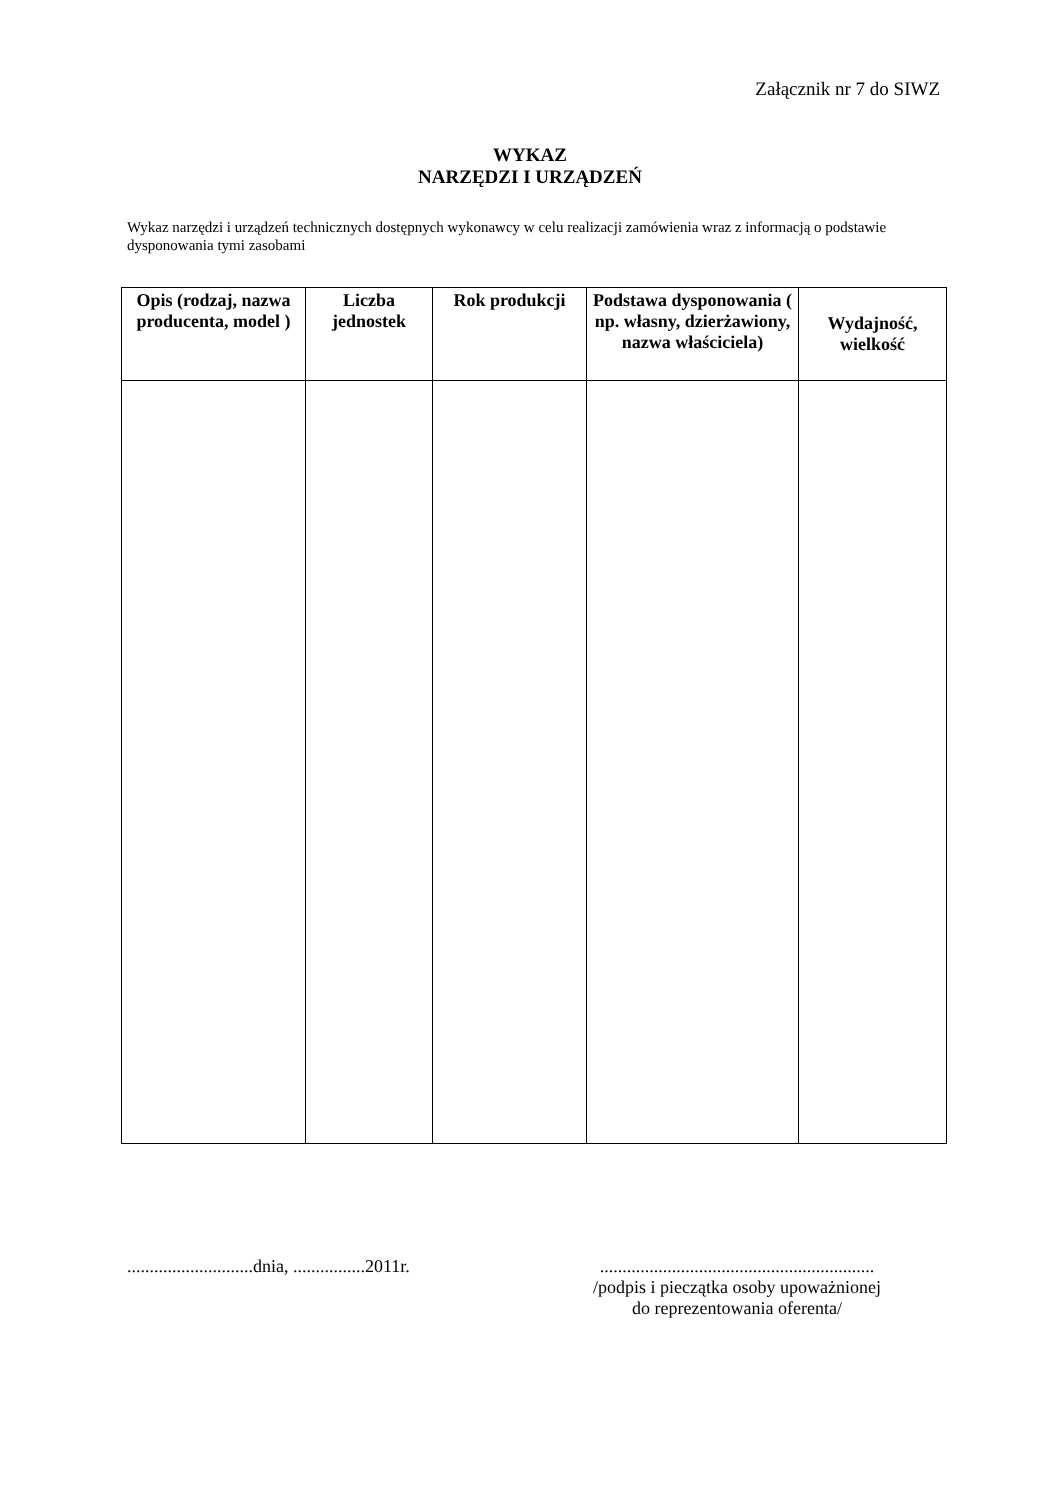Załącznik nr 7 do SIWZ
WYKAZ
NARZĘDZI I URZĄDZEŃ
Wykaz narzędzi i urządzeń technicznych dostępnych wykonawcy w celu realizacji zamówienia wraz z informacją o podstawie dysponowania tymi zasobami
| Opis (rodzaj, nazwa producenta, model ) | Liczba jednostek | Rok produkcji | Podstawa dysponowania ( np. własny, dzierżawiony, nazwa właściciela) | Wydajność, wielkość |
| --- | --- | --- | --- | --- |
............................dnia, ................2011r.
.............................................................
/podpis i pieczątka osoby upoważnionej
do reprezentowania oferenta/